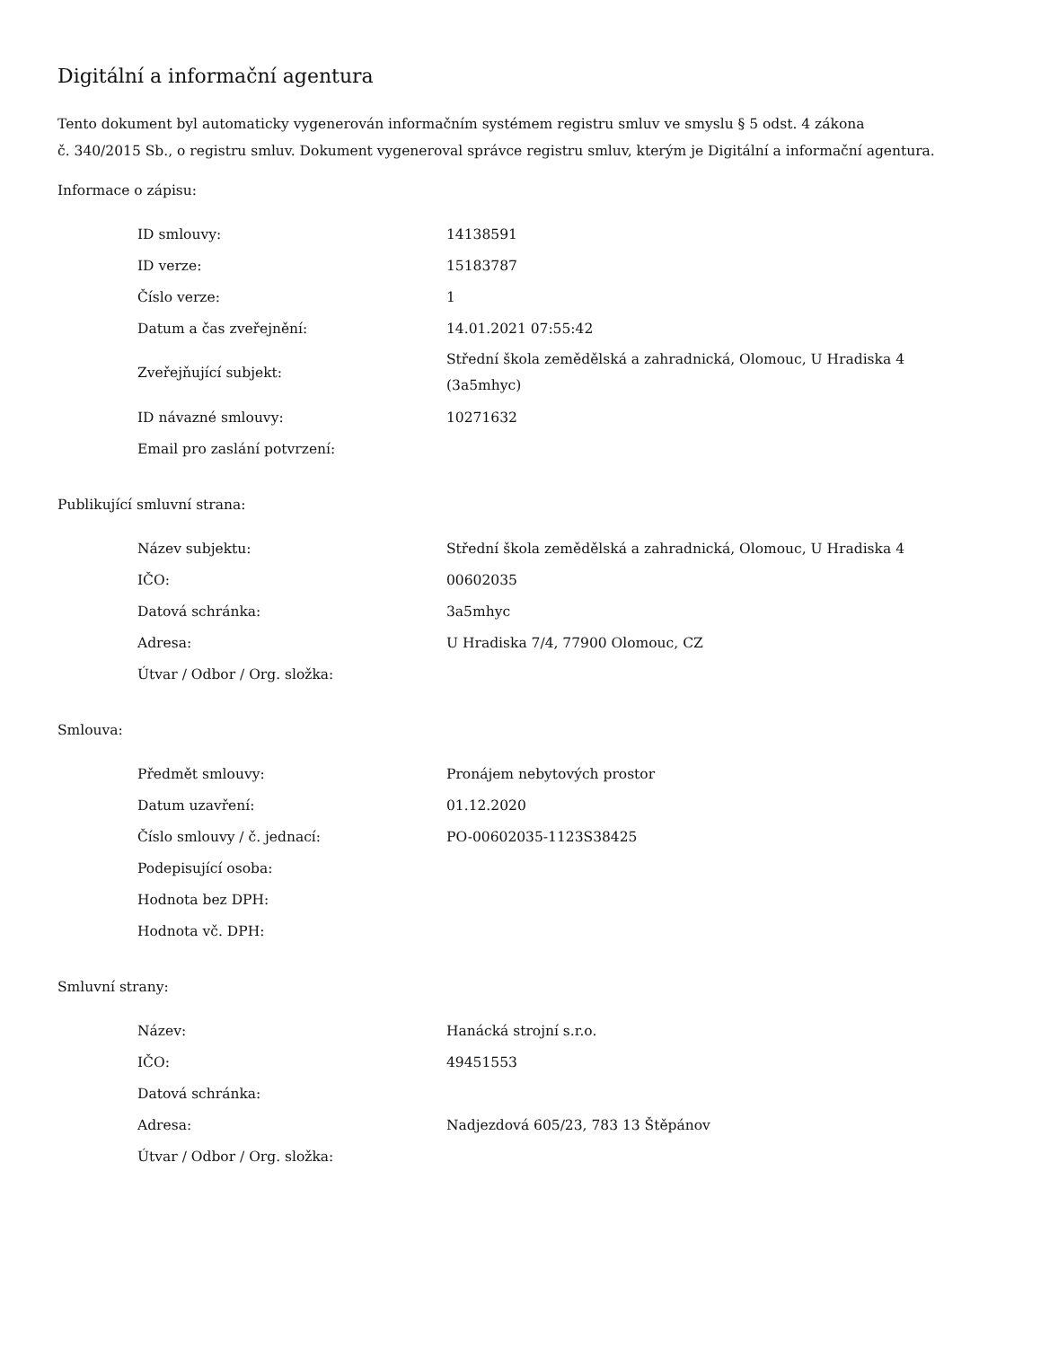Digitální a informační agentura
Tento dokument byl automaticky vygenerován informačním systémem registru smluv ve smyslu § 5 odst. 4 zákona
č. 340/2015 Sb., o registru smluv. Dokument vygeneroval správce registru smluv, kterým je Digitální a informační agentura.
Informace o zápisu:
| ID smlouvy: | 14138591 |
| ID verze: | 15183787 |
| Číslo verze: | 1 |
| Datum a čas zveřejnění: | 14.01.2021 07:55:42 |
| Zveřejňující subjekt: | Střední škola zemědělská a zahradnická, Olomouc, U Hradiska 4 (3a5mhyc) |
| ID návazné smlouvy: | 10271632 |
| Email pro zaslání potvrzení: | |
Publikující smluvní strana:
| Název subjektu: | Střední škola zemědělská a zahradnická, Olomouc, U Hradiska 4 |
| IČO: | 00602035 |
| Datová schránka: | 3a5mhyc |
| Adresa: | U Hradiska 7/4, 77900 Olomouc, CZ |
| Útvar / Odbor / Org. složka: | |
Smlouva:
| Předmět smlouvy: | Pronájem nebytových prostor |
| Datum uzavření: | 01.12.2020 |
| Číslo smlouvy / č. jednací: | PO-00602035-1123S38425 |
| Podepisující osoba: | |
| Hodnota bez DPH: | |
| Hodnota vč. DPH: | |
Smluvní strany:
| Název: | Hanácká strojní s.r.o. |
| IČO: | 49451553 |
| Datová schránka: | |
| Adresa: | Nadjezdová 605/23, 783 13 Štěpánov |
| Útvar / Odbor / Org. složka: | |